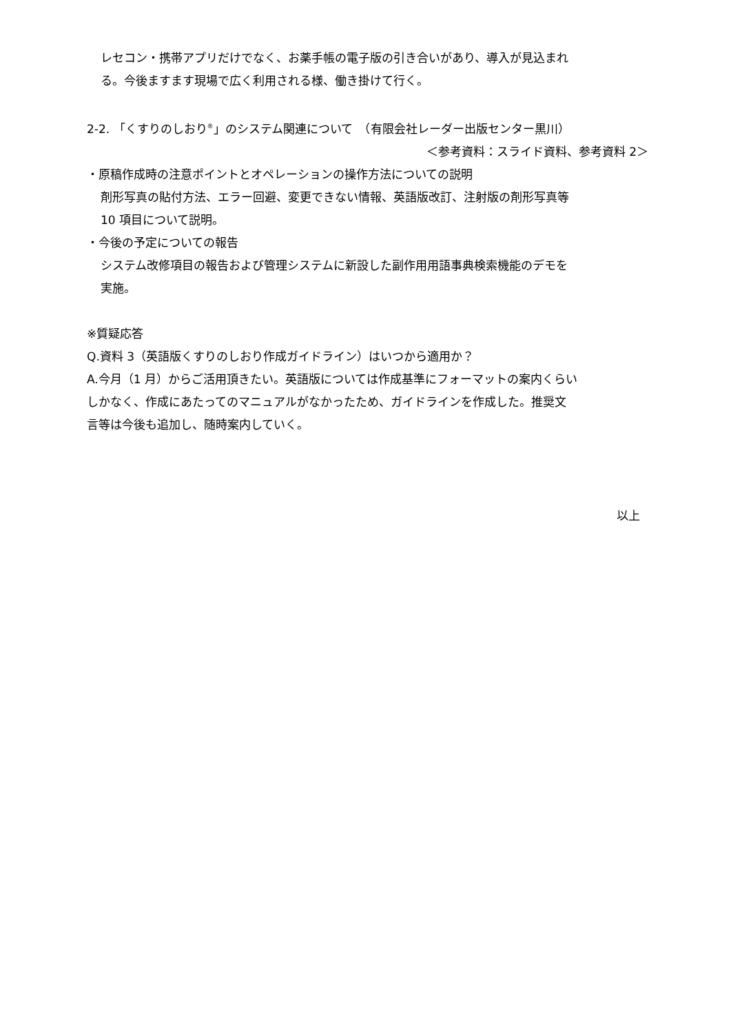レセコン・携帯アプリだけでなく、お薬手帳の電子版の引き合いがあり、導入が見込まれ
る。今後ますます現場で広く利用される様、働き掛けて行く。
2-2. 「くすりのしおり<sup>®</sup>」のシステム関連について　（有限会社レーダー出版センター黒川）
＜参考資料：スライド資料、参考資料 2＞
・原稿作成時の注意ポイントとオペレーションの操作方法についての説明
剤形写真の貼付方法、エラー回避、変更できない情報、英語版改訂、注射版の剤形写真等
10 項目について説明。
・今後の予定についての報告
システム改修項目の報告および管理システムに新設した副作用用語事典検索機能のデモを
実施。
※質疑応答
Q.資料 3（英語版くすりのしおり作成ガイドライン）はいつから適用か？
A.今月（1 月）からご活用頂きたい。英語版については作成基準にフォーマットの案内くらい
しかなく、作成にあたってのマニュアルがなかったため、ガイドラインを作成した。推奨文
言等は今後も追加し、随時案内していく。
以上